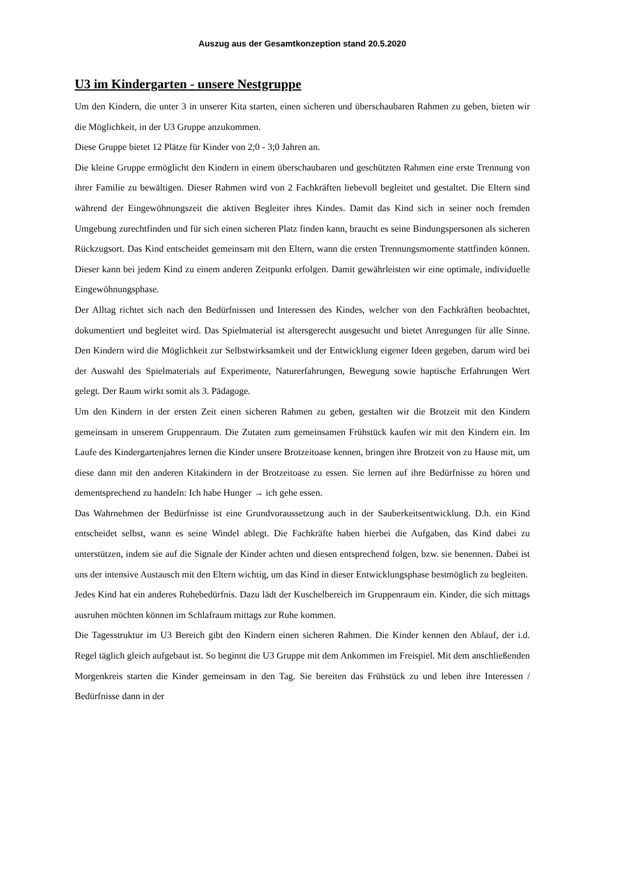Auszug aus der Gesamtkonzeption stand 20.5.2020
U3 im Kindergarten - unsere Nestgruppe
Um den Kindern, die unter 3 in unserer Kita starten, einen sicheren und überschaubaren Rahmen zu geben, bieten wir die Möglichkeit, in der U3 Gruppe anzukommen.
Diese Gruppe bietet 12 Plätze für Kinder von 2;0 - 3;0 Jahren an.
Die kleine Gruppe ermöglicht den Kindern in einem überschaubaren und geschützten Rahmen eine erste Trennung von ihrer Familie zu bewältigen. Dieser Rahmen wird von 2 Fachkräften liebevoll begleitet und gestaltet. Die Eltern sind während der Eingewöhnungszeit die aktiven Begleiter ihres Kindes. Damit das Kind sich in seiner noch fremden Umgebung zurechtfinden und für sich einen sicheren Platz finden kann, braucht es seine Bindungspersonen als sicheren Rückzugsort. Das Kind entscheidet gemeinsam mit den Eltern, wann die ersten Trennungsmomente stattfinden können. Dieser kann bei jedem Kind zu einem anderen Zeitpunkt erfolgen. Damit gewährleisten wir eine optimale, individuelle Eingewöhnungsphase.
Der Alltag richtet sich nach den Bedürfnissen und Interessen des Kindes, welcher von den Fachkräften beobachtet, dokumentiert und begleitet wird. Das Spielmaterial ist altersgerecht ausgesucht und bietet Anregungen für alle Sinne. Den Kindern wird die Möglichkeit zur Selbstwirksamkeit und der Entwicklung eigener Ideen gegeben, darum wird bei der Auswahl des Spielmaterials auf Experimente, Naturerfahrungen, Bewegung sowie haptische Erfahrungen Wert gelegt. Der Raum wirkt somit als 3. Pädagoge.
Um den Kindern in der ersten Zeit einen sicheren Rahmen zu geben, gestalten wir die Brotzeit mit den Kindern gemeinsam in unserem Gruppenraum. Die Zutaten zum gemeinsamen Frühstück kaufen wir mit den Kindern ein. Im Laufe des Kindergartenjahres lernen die Kinder unsere Brotzeitoase kennen, bringen ihre Brotzeit von zu Hause mit, um diese dann mit den anderen Kitakindern in der Brotzeitoase zu essen. Sie lernen auf ihre Bedürfnisse zu hören und dementsprechend zu handeln: Ich habe Hunger → ich gehe essen.
Das Wahrnehmen der Bedürfnisse ist eine Grundvoraussetzung auch in der Sauberkeitsentwicklung. D.h. ein Kind entscheidet selbst, wann es seine Windel ablegt. Die Fachkräfte haben hierbei die Aufgaben, das Kind dabei zu unterstützen, indem sie auf die Signale der Kinder achten und diesen entsprechend folgen, bzw. sie benennen. Dabei ist uns der intensive Austausch mit den Eltern wichtig, um das Kind in dieser Entwicklungsphase bestmöglich zu begleiten.
Jedes Kind hat ein anderes Ruhebedürfnis. Dazu lädt der Kuschelbereich im Gruppenraum ein. Kinder, die sich mittags ausruhen möchten können im Schlafraum mittags zur Ruhe kommen.
Die Tagesstruktur im U3 Bereich gibt den Kindern einen sicheren Rahmen. Die Kinder kennen den Ablauf, der i.d. Regel täglich gleich aufgebaut ist. So beginnt die U3 Gruppe mit dem Ankommen im Freispiel. Mit dem anschließenden Morgenkreis starten die Kinder gemeinsam in den Tag. Sie bereiten das Frühstück zu und leben ihre Interessen / Bedürfnisse dann in der